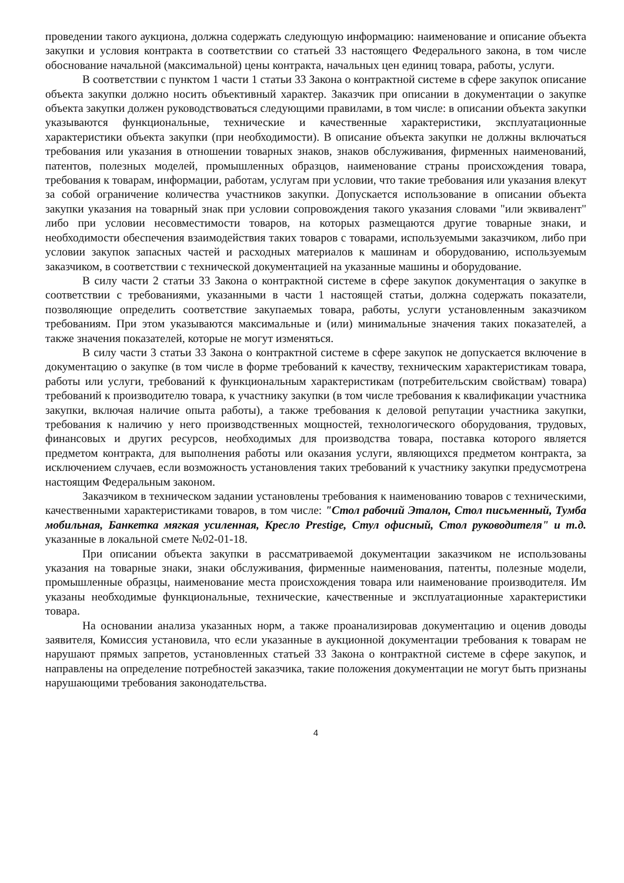проведении такого аукциона, должна содержать следующую информацию: наименование и описание объекта закупки и условия контракта в соответствии со статьей 33 настоящего Федерального закона, в том числе обоснование начальной (максимальной) цены контракта, начальных цен единиц товара, работы, услуги.
В соответствии с пунктом 1 части 1 статьи 33 Закона о контрактной системе в сфере закупок описание объекта закупки должно носить объективный характер. Заказчик при описании в документации о закупке объекта закупки должен руководствоваться следующими правилами, в том числе: в описании объекта закупки указываются функциональные, технические и качественные характеристики, эксплуатационные характеристики объекта закупки (при необходимости). В описание объекта закупки не должны включаться требования или указания в отношении товарных знаков, знаков обслуживания, фирменных наименований, патентов, полезных моделей, промышленных образцов, наименование страны происхождения товара, требования к товарам, информации, работам, услугам при условии, что такие требования или указания влекут за собой ограничение количества участников закупки. Допускается использование в описании объекта закупки указания на товарный знак при условии сопровождения такого указания словами "или эквивалент" либо при условии несовместимости товаров, на которых размещаются другие товарные знаки, и необходимости обеспечения взаимодействия таких товаров с товарами, используемыми заказчиком, либо при условии закупок запасных частей и расходных материалов к машинам и оборудованию, используемым заказчиком, в соответствии с технической документацией на указанные машины и оборудование.
В силу части 2 статьи 33 Закона о контрактной системе в сфере закупок документация о закупке в соответствии с требованиями, указанными в части 1 настоящей статьи, должна содержать показатели, позволяющие определить соответствие закупаемых товара, работы, услуги установленным заказчиком требованиям. При этом указываются максимальные и (или) минимальные значения таких показателей, а также значения показателей, которые не могут изменяться.
В силу части 3 статьи 33 Закона о контрактной системе в сфере закупок не допускается включение в документацию о закупке (в том числе в форме требований к качеству, техническим характеристикам товара, работы или услуги, требований к функциональным характеристикам (потребительским свойствам) товара) требований к производителю товара, к участнику закупки (в том числе требования к квалификации участника закупки, включая наличие опыта работы), а также требования к деловой репутации участника закупки, требования к наличию у него производственных мощностей, технологического оборудования, трудовых, финансовых и других ресурсов, необходимых для производства товара, поставка которого является предметом контракта, для выполнения работы или оказания услуги, являющихся предметом контракта, за исключением случаев, если возможность установления таких требований к участнику закупки предусмотрена настоящим Федеральным законом.
Заказчиком в техническом задании установлены требования к наименованию товаров с техническими, качественными характеристиками товаров, в том числе: "Стол рабочий Эталон, Стол письменный, Тумба мобильная, Банкетка мягкая усиленная, Кресло Prestige, Стул офисный, Стол руководителя" и т.д. указанные в локальной смете №02-01-18.
При описании объекта закупки в рассматриваемой документации заказчиком не использованы указания на товарные знаки, знаки обслуживания, фирменные наименования, патенты, полезные модели, промышленные образцы, наименование места происхождения товара или наименование производителя. Им указаны необходимые функциональные, технические, качественные и эксплуатационные характеристики товара.
На основании анализа указанных норм, а также проанализировав документацию и оценив доводы заявителя, Комиссия установила, что если указанные в аукционной документации требования к товарам не нарушают прямых запретов, установленных статьей 33 Закона о контрактной системе в сфере закупок, и направлены на определение потребностей заказчика, такие положения документации не могут быть признаны нарушающими требования законодательства.
4